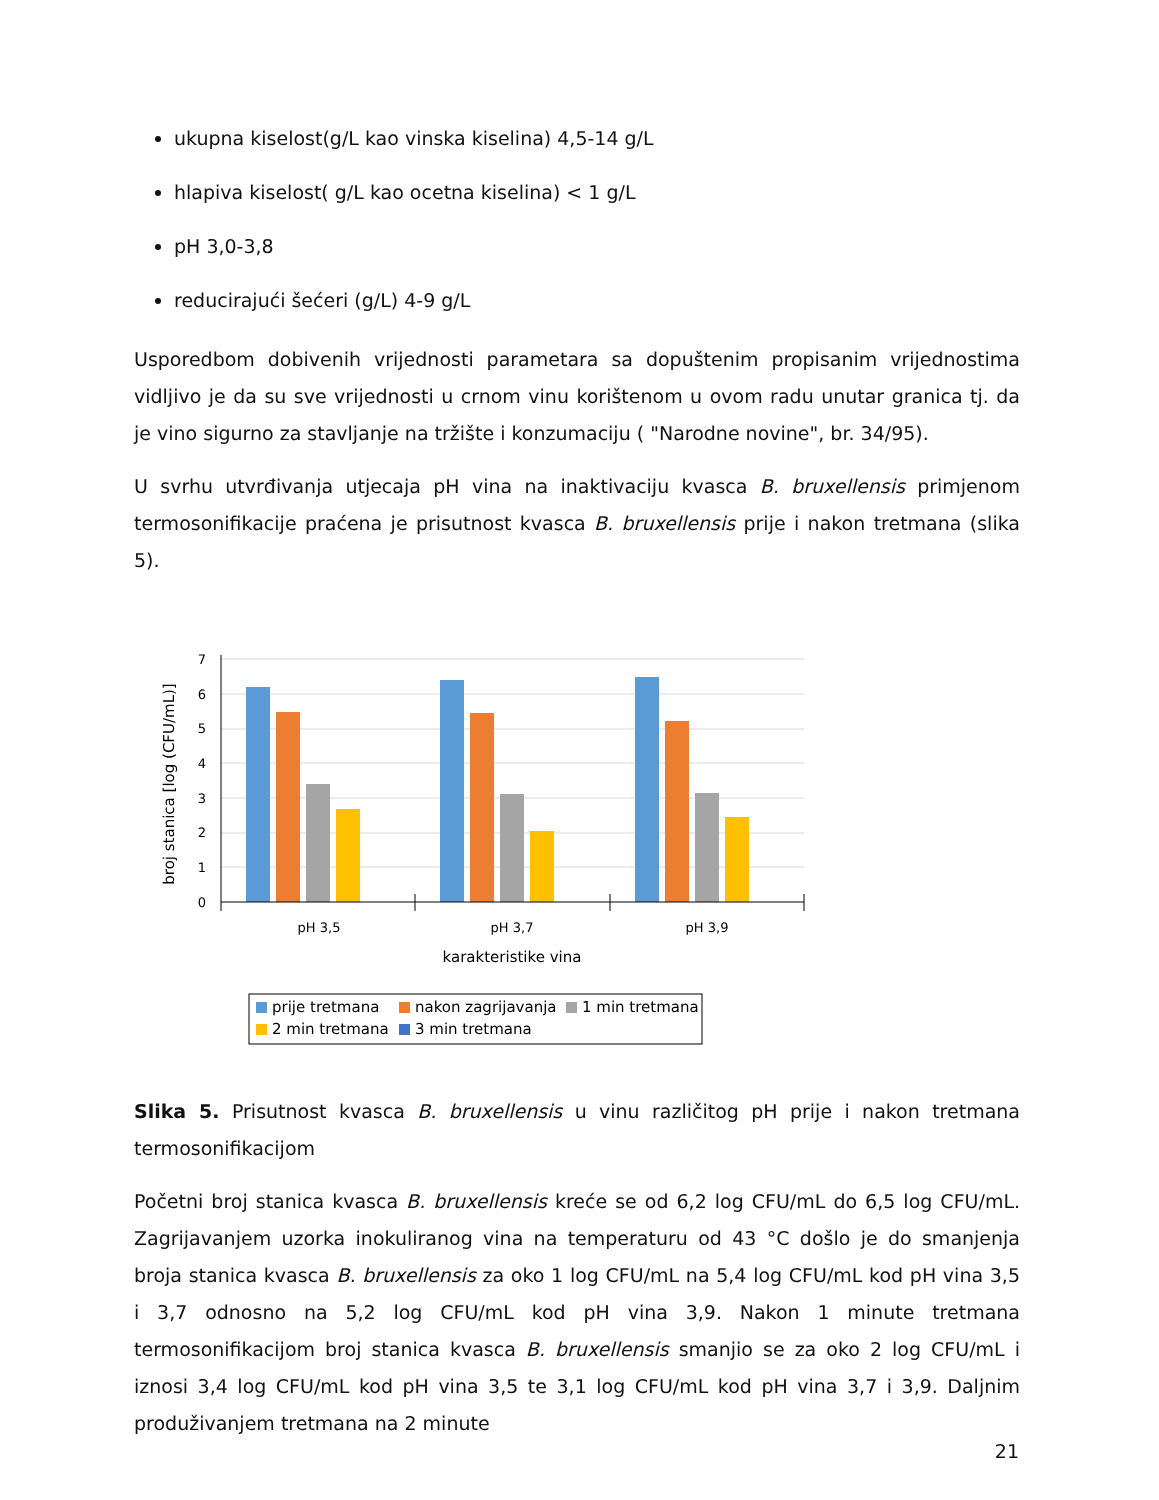ukupna kiselost(g/L kao vinska kiselina) 4,5-14 g/L
hlapiva kiselost( g/L kao ocetna kiselina) < 1 g/L
pH 3,0-3,8
reducirajući šećeri (g/L) 4-9 g/L
Usporedbom dobivenih vrijednosti parametara sa dopuštenim propisanim vrijednostima vidljivo je da su sve vrijednosti u crnom vinu korištenom u ovom radu unutar granica tj. da je vino sigurno za stavljanje na tržište i konzumaciju ( "Narodne novine", br. 34/95).
U svrhu utvrđivanja utjecaja pH vina na inaktivaciju kvasca B. bruxellensis primjenom termosonifikacije praćena je prisutnost kvasca B. bruxellensis prije i nakon tretmana (slika 5).
0
1
2
3
4
5
6
7
pH 3,5
pH 3,7
pH 3,9
karakteristike vina
broj stanica [log (CFU/mL)]
prije tretmana
nakon zagrijavanja
1 min tretmana
2 min tretmana
3 min tretmana
Slika 5. Prisutnost kvasca B. bruxellensis u vinu različitog pH prije i nakon tretmana termosonifikacijom
Početni broj stanica kvasca B. bruxellensis kreće se od 6,2 log CFU/mL do 6,5 log CFU/mL. Zagrijavanjem uzorka inokuliranog vina na temperaturu od 43 °C došlo je do smanjenja broja stanica kvasca B. bruxellensis za oko 1 log CFU/mL na 5,4 log CFU/mL kod pH vina 3,5 i 3,7 odnosno na 5,2 log CFU/mL kod pH vina 3,9. Nakon 1 minute tretmana termosonifikacijom broj stanica kvasca B. bruxellensis smanjio se za oko 2 log CFU/mL i iznosi 3,4 log CFU/mL kod pH vina 3,5 te 3,1 log CFU/mL kod pH vina 3,7 i 3,9. Daljnim produživanjem tretmana na 2 minute
21